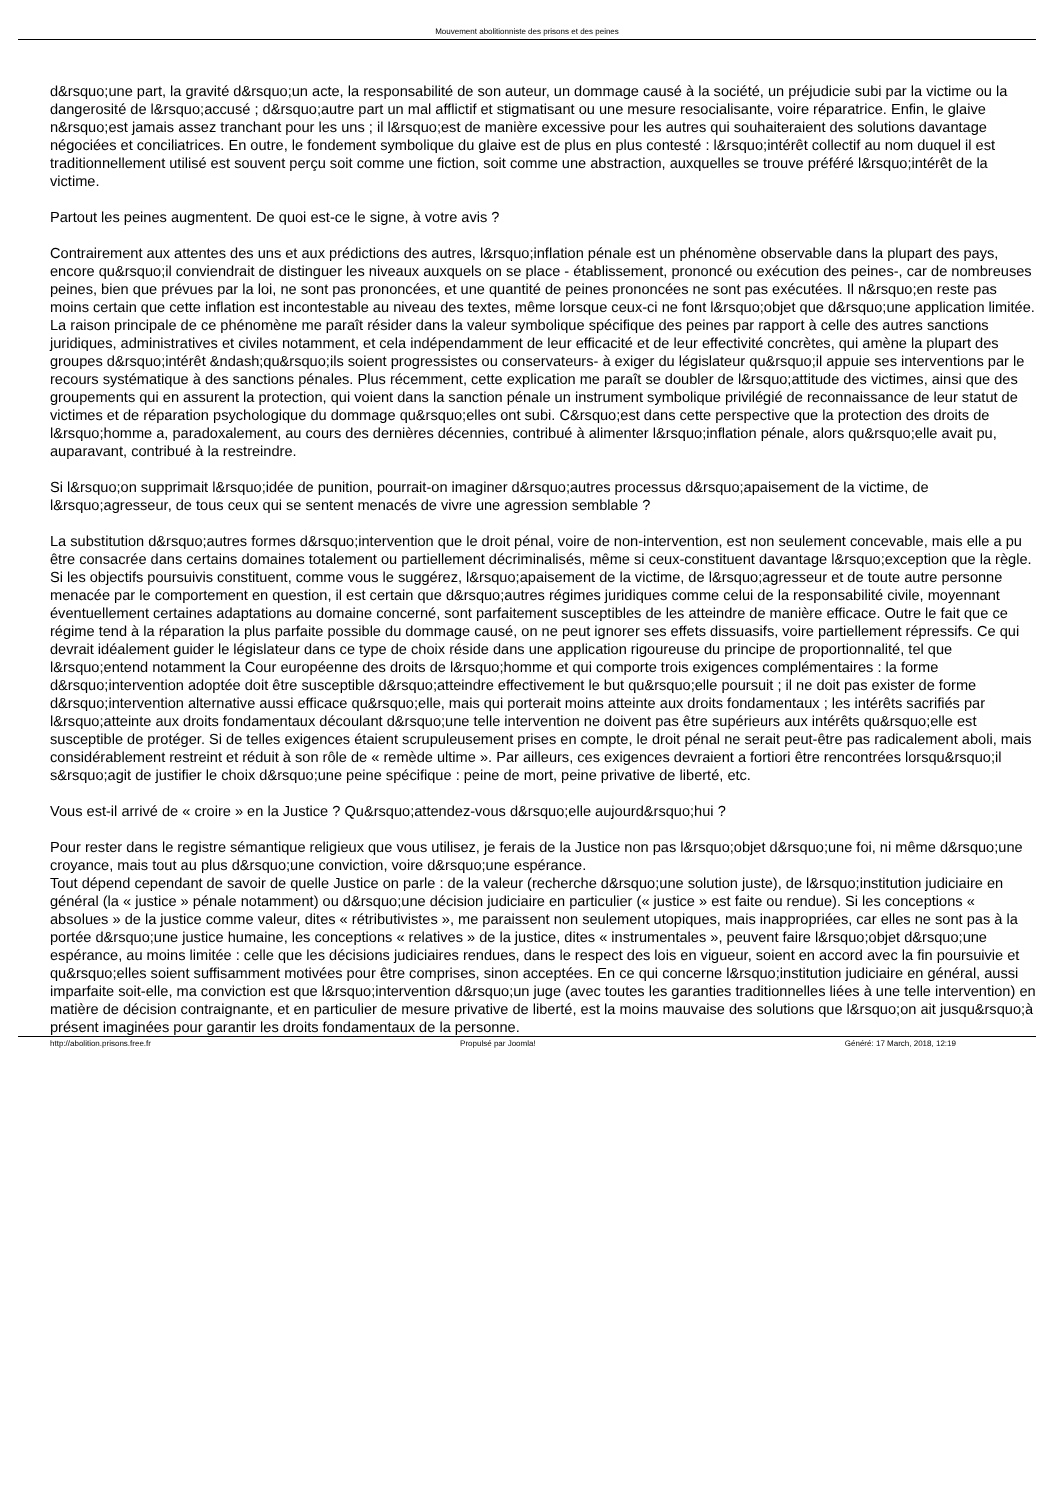Mouvement abolitionniste des prisons et des peines
d&rsquo;une part, la gravité d&rsquo;un acte, la responsabilité de son auteur, un dommage causé à la société, un préjudicie subi par la victime ou la dangerosité de l&rsquo;accusé ; d&rsquo;autre part un mal afflictif et stigmatisant ou une mesure resocialisante, voire réparatrice. Enfin, le glaive n&rsquo;est jamais assez tranchant pour les uns ; il l&rsquo;est de manière excessive pour les autres qui souhaiteraient des solutions davantage négociées et conciliatrices. En outre, le fondement symbolique du glaive est de plus en plus contesté : l&rsquo;intérêt collectif au nom duquel il est traditionnellement utilisé est souvent perçu soit comme une fiction, soit comme une abstraction, auxquelles se trouve préféré l&rsquo;intérêt de la victime.
Partout les peines augmentent. De quoi est-ce le signe, à votre avis ?
Contrairement aux attentes des uns et aux prédictions des autres, l&rsquo;inflation pénale est un phénomène observable dans la plupart des pays, encore qu&rsquo;il conviendrait de distinguer les niveaux auxquels on se place - établissement, prononcé ou exécution des peines-, car de nombreuses peines, bien que prévues par la loi, ne sont pas prononcées, et une quantité de peines prononcées ne sont pas exécutées. Il n&rsquo;en reste pas moins certain que cette inflation est incontestable au niveau des textes, même lorsque ceux-ci ne font l&rsquo;objet que d&rsquo;une application limitée. La raison principale de ce phénomène me paraît résider dans la valeur symbolique spécifique des peines par rapport à celle des autres sanctions juridiques, administratives et civiles notamment, et cela indépendamment de leur efficacité et de leur effectivité concrètes, qui amène la plupart des groupes d&rsquo;intérêt &ndash;qu&rsquo;ils soient progressistes ou conservateurs- à exiger du législateur qu&rsquo;il appuie ses interventions par le recours systématique à des sanctions pénales. Plus récemment, cette explication me paraît se doubler de l&rsquo;attitude des victimes, ainsi que des groupements qui en assurent la protection, qui voient dans la sanction pénale un instrument symbolique privilégié de reconnaissance de leur statut de victimes et de réparation psychologique du dommage qu&rsquo;elles ont subi. C&rsquo;est dans cette perspective que la protection des droits de l&rsquo;homme a, paradoxalement, au cours des dernières décennies, contribué à alimenter l&rsquo;inflation pénale, alors qu&rsquo;elle avait pu, auparavant, contribué à la restreindre.
Si l&rsquo;on supprimait l&rsquo;idée de punition, pourrait-on imaginer d&rsquo;autres processus d&rsquo;apaisement de la victime, de l&rsquo;agresseur, de tous ceux qui se sentent menacés de vivre une agression semblable ?
La substitution d&rsquo;autres formes d&rsquo;intervention que le droit pénal, voire de non-intervention, est non seulement concevable, mais elle a pu être consacrée dans certains domaines totalement ou partiellement décriminalisés, même si ceux-constituent davantage l&rsquo;exception que la règle. Si les objectifs poursuivis constituent, comme vous le suggérez, l&rsquo;apaisement de la victime, de l&rsquo;agresseur et de toute autre personne menacée par le comportement en question, il est certain que d&rsquo;autres régimes juridiques comme celui de la responsabilité civile, moyennant éventuellement certaines adaptations au domaine concerné, sont parfaitement susceptibles de les atteindre de manière efficace. Outre le fait que ce régime tend à la réparation la plus parfaite possible du dommage causé, on ne peut ignorer ses effets dissuasifs, voire partiellement répressifs. Ce qui devrait idéalement guider le législateur dans ce type de choix réside dans une application rigoureuse du principe de proportionnalité, tel que l&rsquo;entend notamment la Cour européenne des droits de l&rsquo;homme et qui comporte trois exigences complémentaires : la forme d&rsquo;intervention adoptée doit être susceptible d&rsquo;atteindre effectivement le but qu&rsquo;elle poursuit ; il ne doit pas exister de forme d&rsquo;intervention alternative aussi efficace qu&rsquo;elle, mais qui porterait moins atteinte aux droits fondamentaux ; les intérêts sacrifiés par l&rsquo;atteinte aux droits fondamentaux découlant d&rsquo;une telle intervention ne doivent pas être supérieurs aux intérêts qu&rsquo;elle est susceptible de protéger. Si de telles exigences étaient scrupuleusement prises en compte, le droit pénal ne serait peut-être pas radicalement aboli, mais considérablement restreint et réduit à son rôle de « remède ultime ». Par ailleurs, ces exigences devraient a fortiori être rencontrées lorsqu&rsquo;il s&rsquo;agit de justifier le choix d&rsquo;une peine spécifique : peine de mort, peine privative de liberté, etc.
Vous est-il arrivé de « croire » en la Justice ? Qu&rsquo;attendez-vous d&rsquo;elle aujourd&rsquo;hui ?
Pour rester dans le registre sémantique religieux que vous utilisez, je ferais de la Justice non pas l&rsquo;objet d&rsquo;une foi, ni même d&rsquo;une croyance, mais tout au plus d&rsquo;une conviction, voire d&rsquo;une espérance.
Tout dépend cependant de savoir de quelle Justice on parle : de la valeur (recherche d&rsquo;une solution juste), de l&rsquo;institution judiciaire en général (la « justice » pénale notamment) ou d&rsquo;une décision judiciaire en particulier (« justice » est faite ou rendue). Si les conceptions « absolues » de la justice comme valeur, dites « rétributivistes », me paraissent non seulement utopiques, mais inappropriées, car elles ne sont pas à la portée d&rsquo;une justice humaine, les conceptions « relatives » de la justice, dites « instrumentales », peuvent faire l&rsquo;objet d&rsquo;une espérance, au moins limitée : celle que les décisions judiciaires rendues, dans le respect des lois en vigueur, soient en accord avec la fin poursuivie et qu&rsquo;elles soient suffisamment motivées pour être comprises, sinon acceptées. En ce qui concerne l&rsquo;institution judiciaire en général, aussi imparfaite soit-elle, ma conviction est que l&rsquo;intervention d&rsquo;un juge (avec toutes les garanties traditionnelles liées à une telle intervention) en matière de décision contraignante, et en particulier de mesure privative de liberté, est la moins mauvaise des solutions que l&rsquo;on ait jusqu&rsquo;à présent imaginées pour garantir les droits fondamentaux de la personne.
http://abolition.prisons.free.fr Propulsé par Joomla! Généré: 17 March, 2018, 12:19